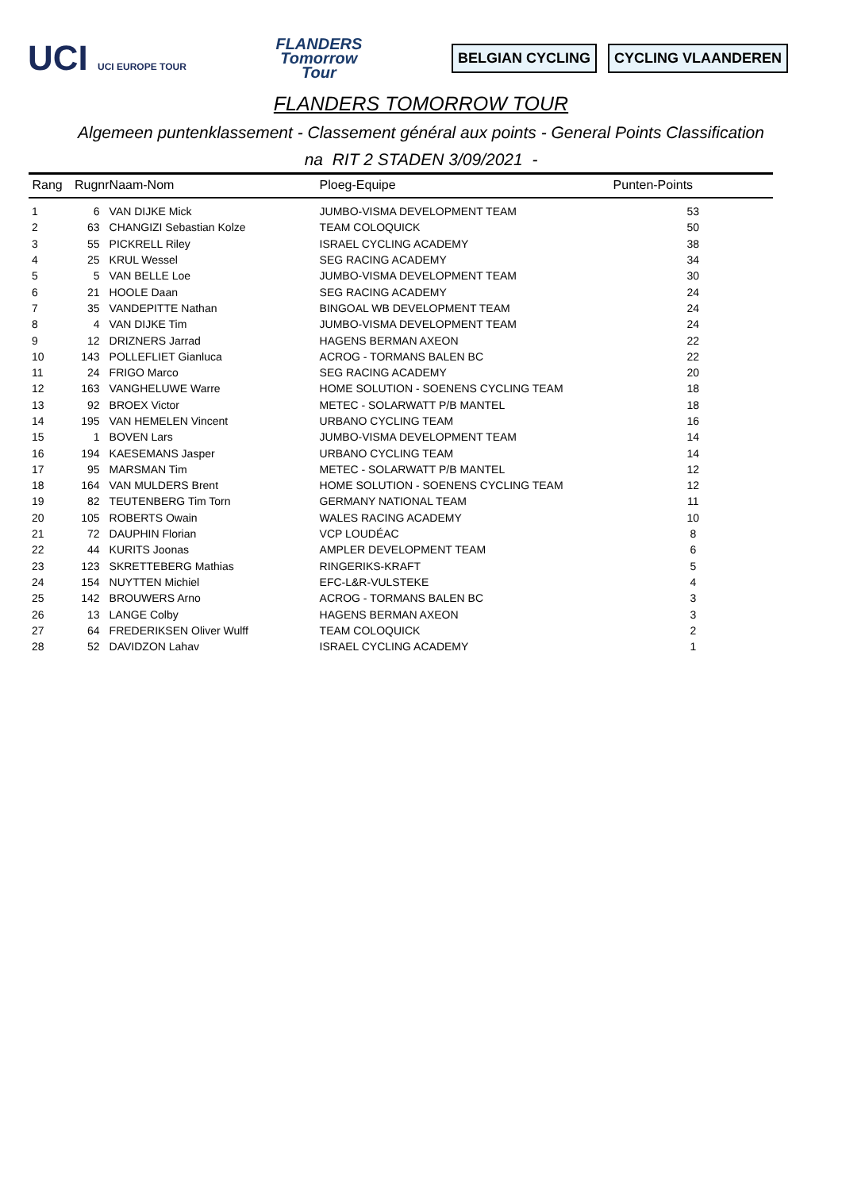UCI UCI EUROPE TOUR
FLANDERS
Tomorrow
Tour
BELGIAN CYCLING CYCLING VLAANDEREN
FLANDERS TOMORROW TOUR
Algemeen puntenklassement - Classement général aux points - General Points Classification
na RIT 2 STADEN 3/09/2021 -
| Rang | Rugnr | Naam-Nom | Ploeg-Equipe | Punten-Points |
| --- | --- | --- | --- | --- |
| 1 | 6 | VAN DIJKE Mick | JUMBO-VISMA DEVELOPMENT TEAM | 53 |
| 2 | 63 | CHANGIZI Sebastian Kolze | TEAM COLOQUICK | 50 |
| 3 | 55 | PICKRELL Riley | ISRAEL CYCLING ACADEMY | 38 |
| 4 | 25 | KRUL Wessel | SEG RACING ACADEMY | 34 |
| 5 | 5 | VAN BELLE Loe | JUMBO-VISMA DEVELOPMENT TEAM | 30 |
| 6 | 21 | HOOLE Daan | SEG RACING ACADEMY | 24 |
| 7 | 35 | VANDEPITTE Nathan | BINGOAL WB DEVELOPMENT TEAM | 24 |
| 8 | 4 | VAN DIJKE Tim | JUMBO-VISMA DEVELOPMENT TEAM | 24 |
| 9 | 12 | DRIZNERS Jarrad | HAGENS BERMAN AXEON | 22 |
| 10 | 143 | POLLEFLIET Gianluca | ACROG - TORMANS BALEN BC | 22 |
| 11 | 24 | FRIGO Marco | SEG RACING ACADEMY | 20 |
| 12 | 163 | VANGHELUWE Warre | HOME SOLUTION - SOENENS CYCLING TEAM | 18 |
| 13 | 92 | BROEX Victor | METEC - SOLARWATT P/B MANTEL | 18 |
| 14 | 195 | VAN HEMELEN Vincent | URBANO CYCLING TEAM | 16 |
| 15 | 1 | BOVEN Lars | JUMBO-VISMA DEVELOPMENT TEAM | 14 |
| 16 | 194 | KAESEMANS Jasper | URBANO CYCLING TEAM | 14 |
| 17 | 95 | MARSMAN Tim | METEC - SOLARWATT P/B MANTEL | 12 |
| 18 | 164 | VAN MULDERS Brent | HOME SOLUTION - SOENENS CYCLING TEAM | 12 |
| 19 | 82 | TEUTENBERG Tim Torn | GERMANY NATIONAL TEAM | 11 |
| 20 | 105 | ROBERTS Owain | WALES RACING ACADEMY | 10 |
| 21 | 72 | DAUPHIN Florian | VCP LOUDÉAC | 8 |
| 22 | 44 | KURITS Joonas | AMPLER DEVELOPMENT TEAM | 6 |
| 23 | 123 | SKRETTEBERG Mathias | RINGERIKS-KRAFT | 5 |
| 24 | 154 | NUYTTEN Michiel | EFC-L&R-VULSTEKE | 4 |
| 25 | 142 | BROUWERS Arno | ACROG - TORMANS BALEN BC | 3 |
| 26 | 13 | LANGE Colby | HAGENS BERMAN AXEON | 3 |
| 27 | 64 | FREDERIKSEN Oliver Wulff | TEAM COLOQUICK | 2 |
| 28 | 52 | DAVIDZON Lahav | ISRAEL CYCLING ACADEMY | 1 |